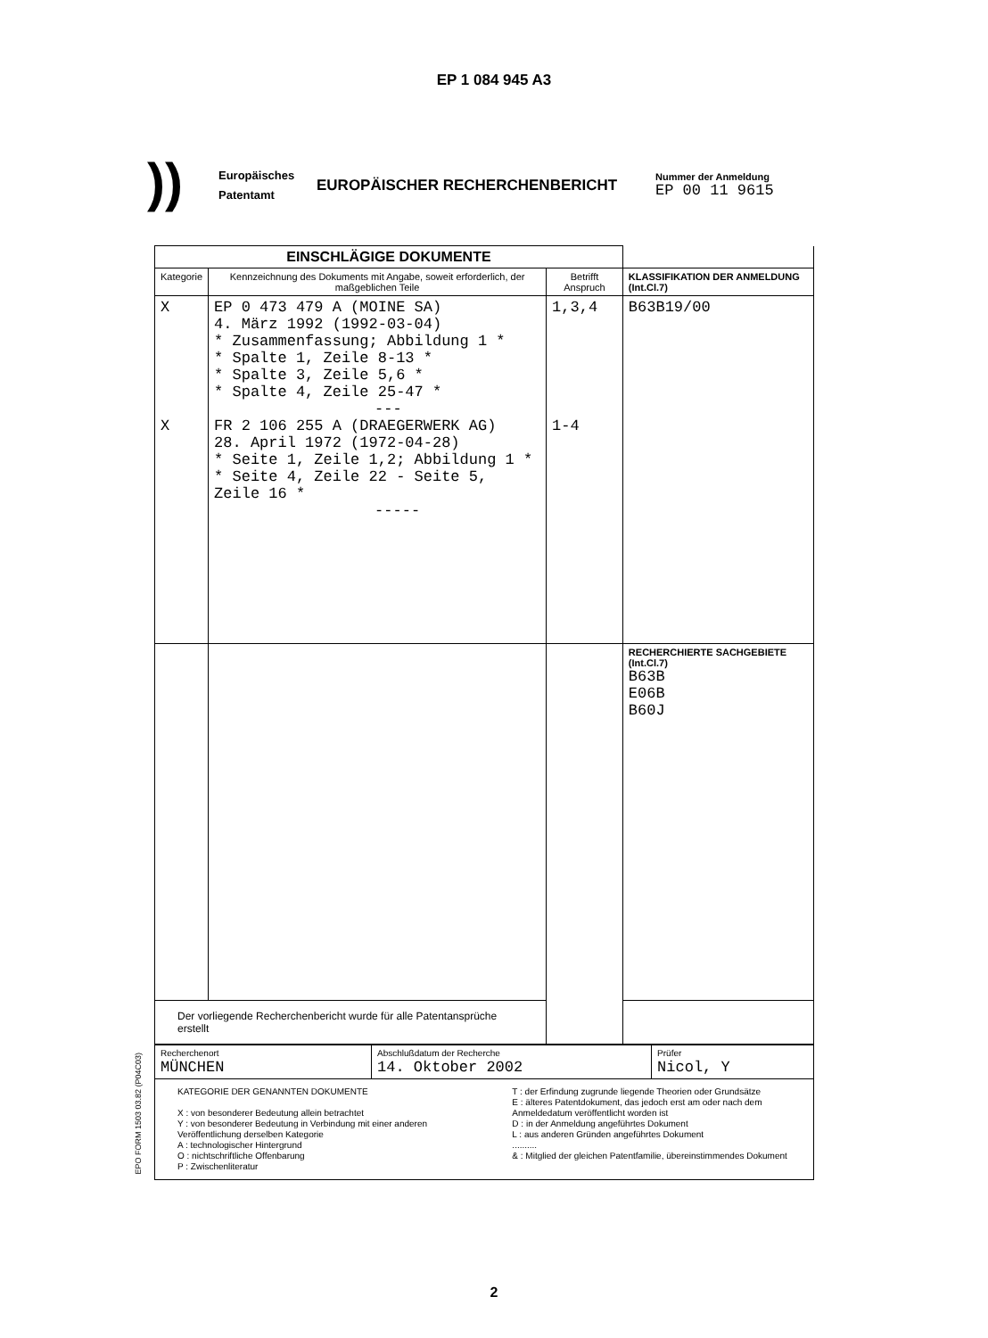EP 1 084 945 A3
))
Europäisches
Patentamt
EUROPÄISCHER RECHERCHENBERICHT
Nummer der Anmeldung
EP 00 11 9615
| EINSCHLÄGIGE DOKUMENTE | | | |
| Kategorie | Kennzeichnung des Dokuments mit Angabe, soweit erforderlich, der maßgeblichen Teile | Betrifft Anspruch | KLASSIFIKATION DER ANMELDUNG (Int.Cl.7) |
| X X | EP 0 473 479 A (MOINE SA) 4. März 1992 (1992-03-04) * Zusammenfassung; Abbildung 1 * * Spalte 1, Zeile 8-13 * * Spalte 3, Zeile 5,6 * * Spalte 4, Zeile 25-47 * --- FR 2 106 255 A (DRAEGERWERK AG) 28. April 1972 (1972-04-28) * Seite 1, Zeile 1,2; Abbildung 1 * * Seite 4, Zeile 22 - Seite 5, Zeile 16 * ----- | 1,3,4 1-4 | B63B19/00 |
| | | | RECHERCHIERTE SACHGEBIETE (Int.Cl.7) B63B E06B B60J |
| Der vorliegende Recherchenbericht wurde für alle Patentansprüche erstellt | | | |
| Recherchenort MÜNCHEN | Abschlußdatum der Recherche 14. Oktober 2002 | Prüfer Nicol, Y |
| KATEGORIE DER GENANNTEN DOKUMENTE X : von besonderer Bedeutung allein betrachtet Y : von besonderer Bedeutung in Verbindung mit einer anderen Veröffentlichung derselben Kategorie A : technologischer Hintergrund O : nichtschriftliche Offenbarung P : Zwischenliteratur T : der Erfindung zugrunde liegende Theorien oder Grundsätze E : älteres Patentdokument, das jedoch erst am oder nach dem Anmeldedatum veröffentlicht worden ist D : in der Anmeldung angeführtes Dokument L : aus anderen Gründen angeführtes Dokument .......... & : Mitglied der gleichen Patentfamilie, übereinstimmendes Dokument | | |
EPO FORM 1503 03.82 (P04C03)
2